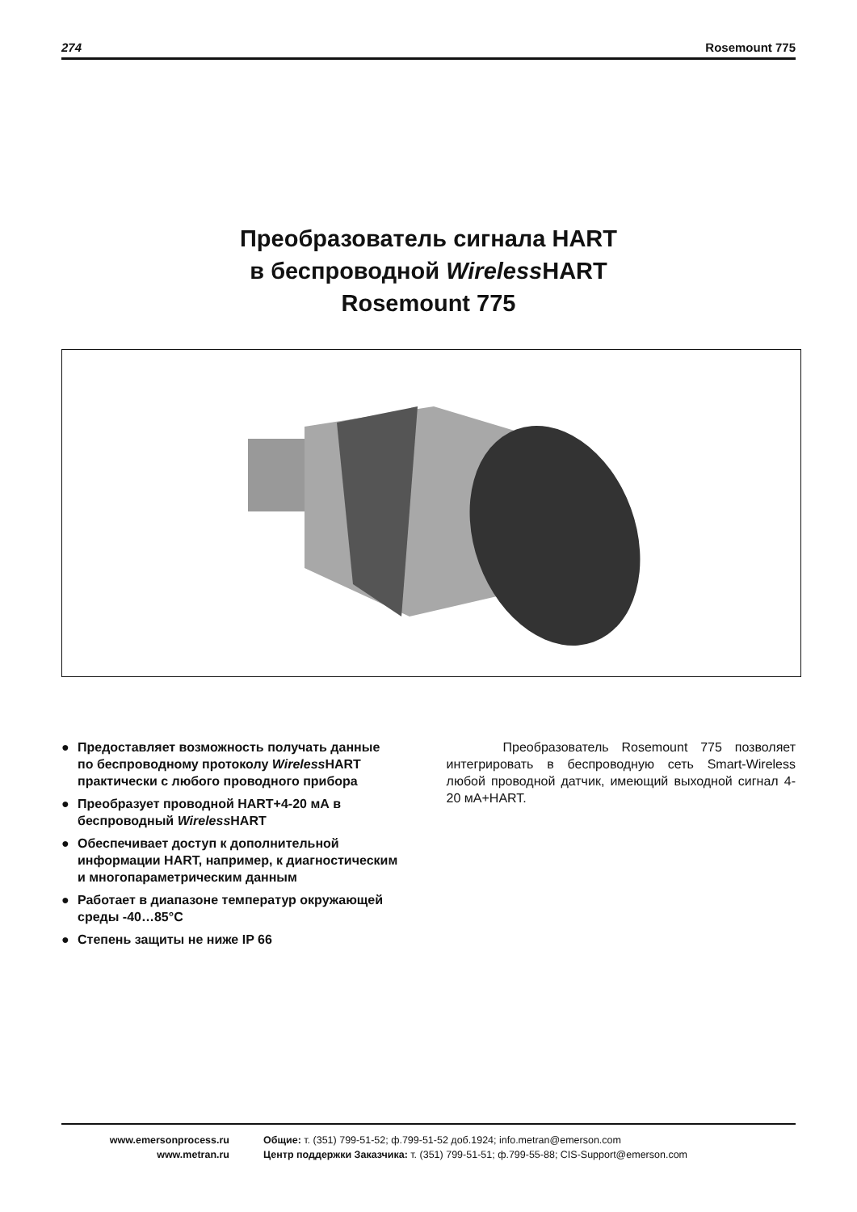274 Rosemount 775
Преобразователь сигнала HART
в беспроводной Wireless HART
Rosemount 775
● Предоставляет возможность получать данные по беспроводному протоколу Wireless HART практически с любого проводного прибора
● Преобразует проводной HART+4-20 мА в беспроводный Wireless HART
● Обеспечивает доступ к дополнительной информации HART, например, к диагностическим и многопараметрическим данным
● Работает в диапазоне температур окружающей среды -40…85°С
● Степень защиты не ниже IP 66
Преобразователь Rosemount 775 позволяет интегрировать в беспроводную сеть Smart-Wireless любой проводной датчик, имеющий выходной сигнал 4-20 мА+HART.
www.emersonprocess.ru
www.metran.ru
Общие: т. (351) 799-51-52; ф.799-51-52 доб.1924; info.metran@emerson.com
Центр поддержки Заказчика: т. (351) 799-51-51; ф.799-55-88; CIS-Support@emerson.com